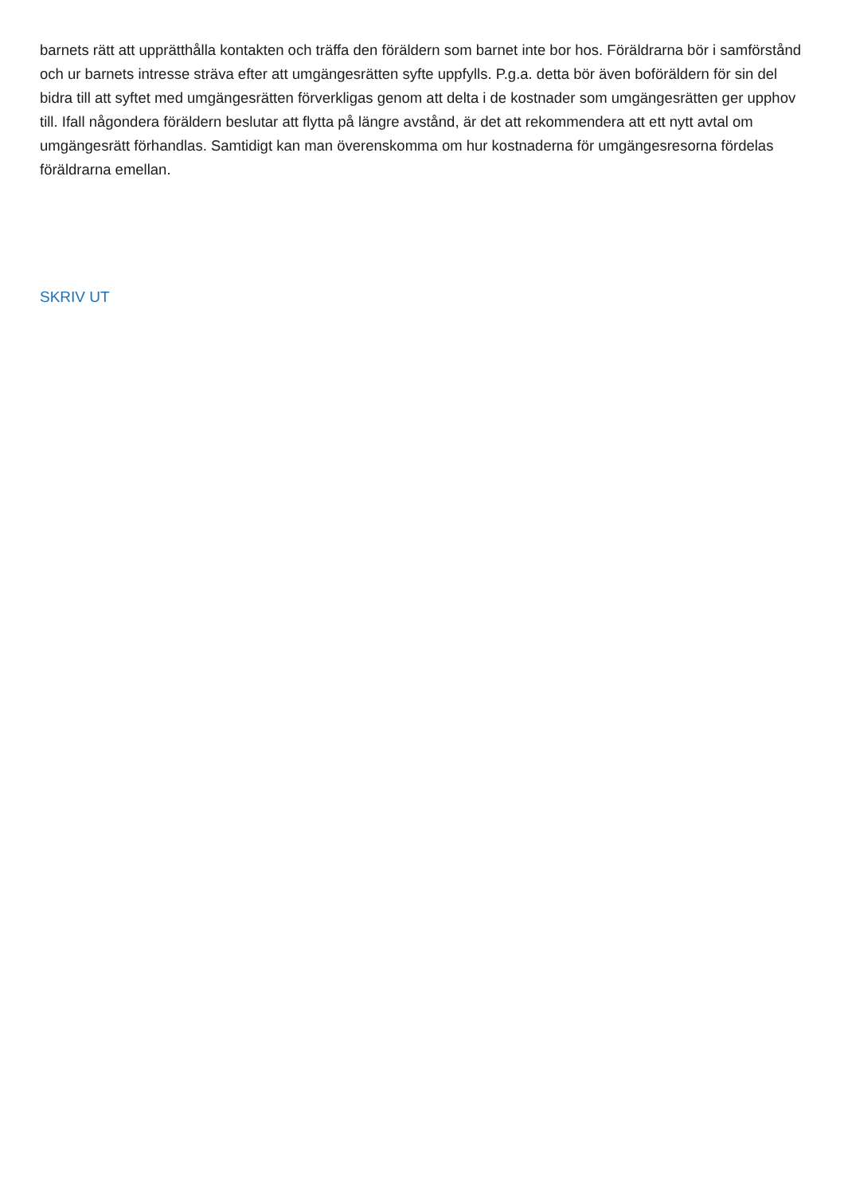barnets rätt att upprätthålla kontakten och träffa den föräldern som barnet inte bor hos. Föräldrarna bör i samförstånd och ur barnets intresse sträva efter att umgängesrätten syfte uppfylls. P.g.a. detta bör även boföräldern för sin del bidra till att syftet med umgängesrätten förverkligas genom att delta i de kostnader som umgängesrätten ger upphov till. Ifall någondera föräldern beslutar att flytta på längre avstånd, är det att rekommendera att ett nytt avtal om umgängesrätt förhandlas. Samtidigt kan man överenskomma om hur kostnaderna för umgängesresorna fördelas föräldrarna emellan.
SKRIV UT